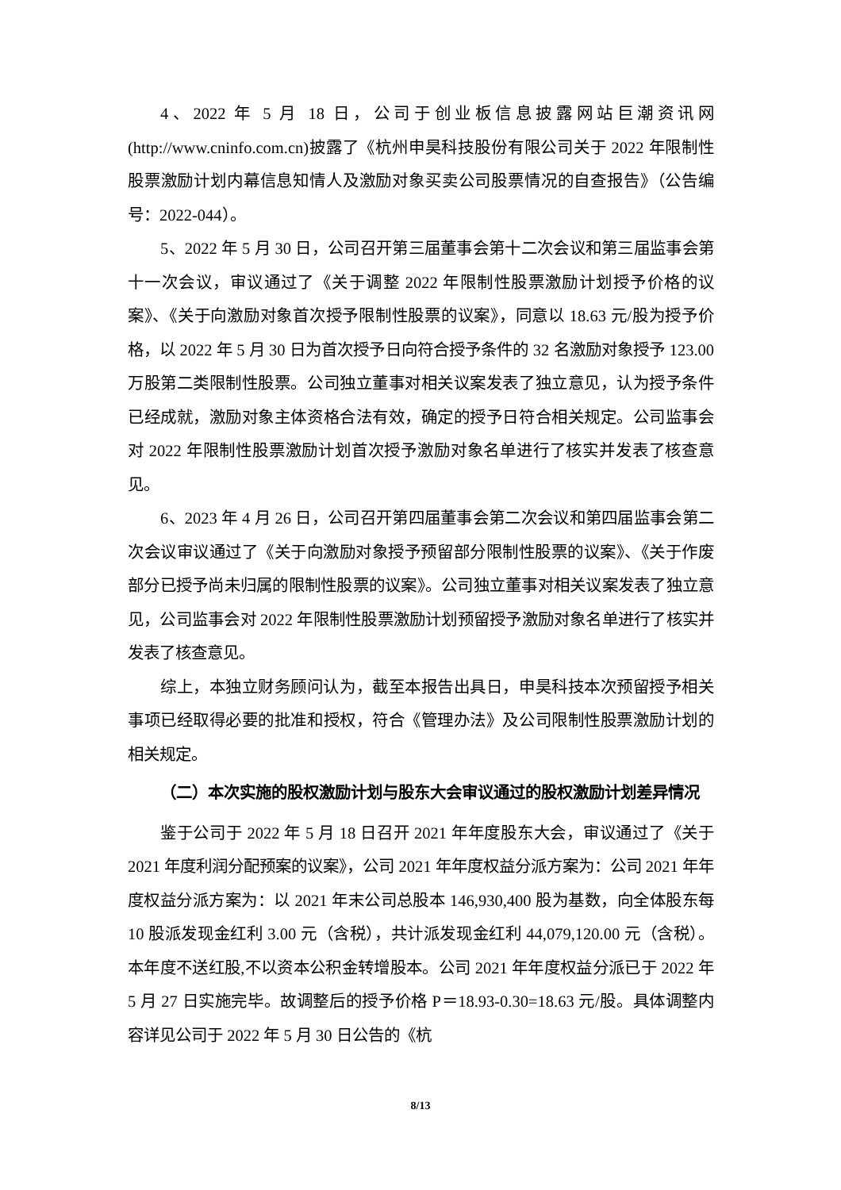4、2022 年 5 月 18 日，公司于创业板信息披露网站巨潮资讯网(http://www.cninfo.com.cn)披露了《杭州申昊科技股份有限公司关于 2022 年限制性股票激励计划内幕信息知情人及激励对象买卖公司股票情况的自查报告》（公告编号：2022-044）。
5、2022 年 5 月 30 日，公司召开第三届董事会第十二次会议和第三届监事会第十一次会议，审议通过了《关于调整 2022 年限制性股票激励计划授予价格的议案》、《关于向激励对象首次授予限制性股票的议案》，同意以 18.63 元/股为授予价格，以 2022 年 5 月 30 日为首次授予日向符合授予条件的 32 名激励对象授予 123.00 万股第二类限制性股票。公司独立董事对相关议案发表了独立意见，认为授予条件已经成就，激励对象主体资格合法有效，确定的授予日符合相关规定。公司监事会对 2022 年限制性股票激励计划首次授予激励对象名单进行了核实并发表了核查意见。
6、2023 年 4 月 26 日，公司召开第四届董事会第二次会议和第四届监事会第二次会议审议通过了《关于向激励对象授予预留部分限制性股票的议案》、《关于作废部分已授予尚未归属的限制性股票的议案》。公司独立董事对相关议案发表了独立意见，公司监事会对 2022 年限制性股票激励计划预留授予激励对象名单进行了核实并发表了核查意见。
综上，本独立财务顾问认为，截至本报告出具日，申昊科技本次预留授予相关事项已经取得必要的批准和授权，符合《管理办法》及公司限制性股票激励计划的相关规定。
（二）本次实施的股权激励计划与股东大会审议通过的股权激励计划差异情况
鉴于公司于 2022 年 5 月 18 日召开 2021 年年度股东大会，审议通过了《关于 2021 年度利润分配预案的议案》，公司 2021 年年度权益分派方案为：公司 2021 年年度权益分派方案为：以 2021 年末公司总股本 146,930,400 股为基数，向全体股东每 10 股派发现金红利 3.00 元（含税），共计派发现金红利 44,079,120.00 元（含税）。本年度不送红股,不以资本公积金转增股本。公司 2021 年年度权益分派已于 2022 年 5 月 27 日实施完毕。故调整后的授予价格 P＝18.93-0.30=18.63 元/股。具体调整内容详见公司于 2022 年 5 月 30 日公告的《杭
8/13